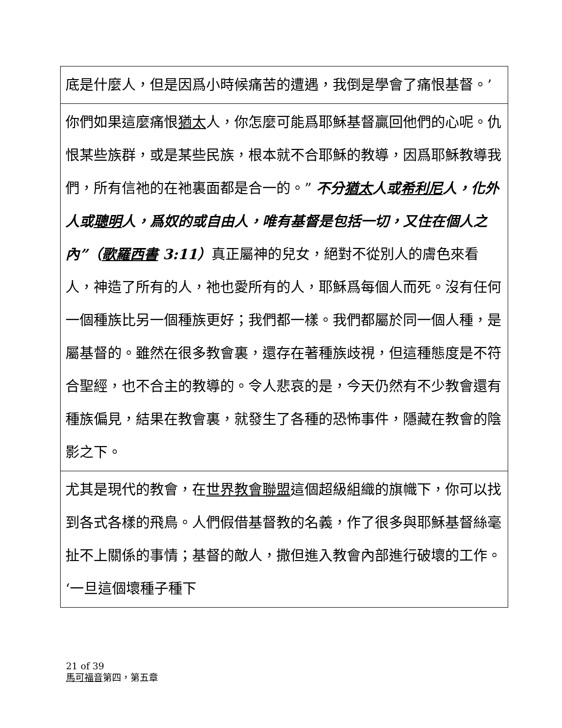| 底是什麼人，但是因爲小時候痛苦的遭遇，我倒是學會了痛恨基督。’ |
| 你們如果這麼痛恨 猶太 人，你怎麼可能爲耶穌基督贏回他們的心呢。仇恨某些族群，或是某些民族，根本就不合耶穌的教導，因爲耶穌教導我們，所有信祂的在祂裏面都是合一的。” 不分 猶太 人或 希利尼 人，化外人或 聰明 人，爲奴的或自由人，唯有基督是包括一切，又住在個人之內”（ 歌羅西書 3:11） 真正屬神的兒女，絕對不從別人的膚色來看人，神造了所有的人，祂也愛所有的人，耶穌爲每個人而死。沒有任何一個種族比另一個種族更好；我們都一樣。我們都屬於同一個人種，是屬基督的。雖然在很多教會裏，還存在著種族歧視，但這種態度是不符合聖經，也不合主的教導的。令人悲哀的是，今天仍然有不少教會還有種族偏見，結果在教會裏，就發生了各種的恐怖事件，隱藏在教會的陰影之下。 |
| 尤其是現代的教會，在 世界教會聯盟 這個超級組織的旗幟下，你可以找到各式各樣的飛鳥。人們假借基督教的名義，作了很多與耶穌基督絲毫扯不上關係的事情；基督的敵人，撒但進入教會內部進行破壞的工作。‘一旦這個壞種子種下 |
21 of 39
馬可福音第四，第五章